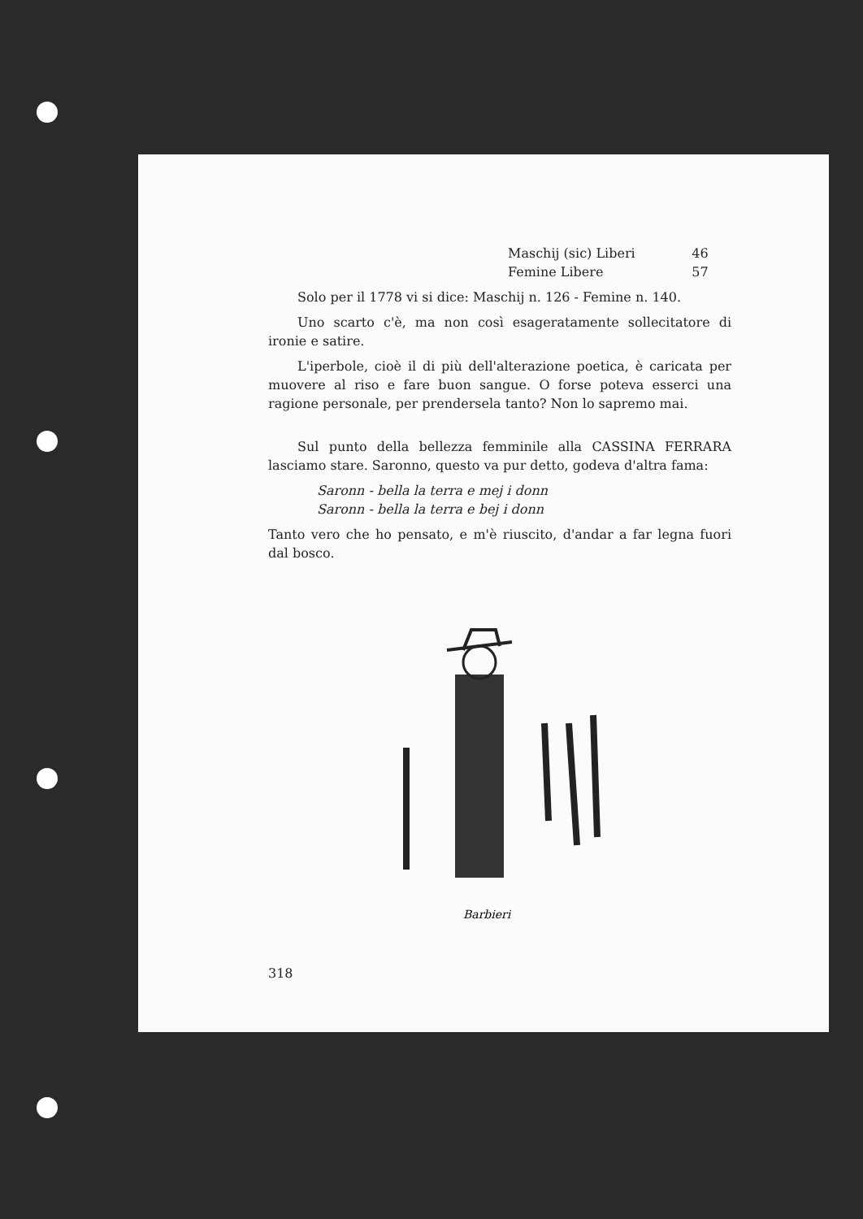| Maschij (sic) Liberi | 46 |
| Femine Libere | 57 |
Solo per il 1778 vi si dice: Maschij n. 126 - Femine n. 140.
Uno scarto c'è, ma non così esageratamente sollecitatore di ironie e satire.
L'iperbole, cioè il di più dell'alterazione poetica, è caricata per muovere al riso e fare buon sangue. O forse poteva esserci una ragione personale, per prendersela tanto? Non lo sapremo mai.
Sul punto della bellezza femminile alla CASSINA FERRARA lasciamo stare. Saronno, questo va pur detto, godeva d'altra fama:
Saronn - bella la terra e mej i donn
Saronn - bella la terra e bej i donn
Tanto vero che ho pensato, e m'è riuscito, d'andar a far legna fuori dal bosco.
Barbieri
318